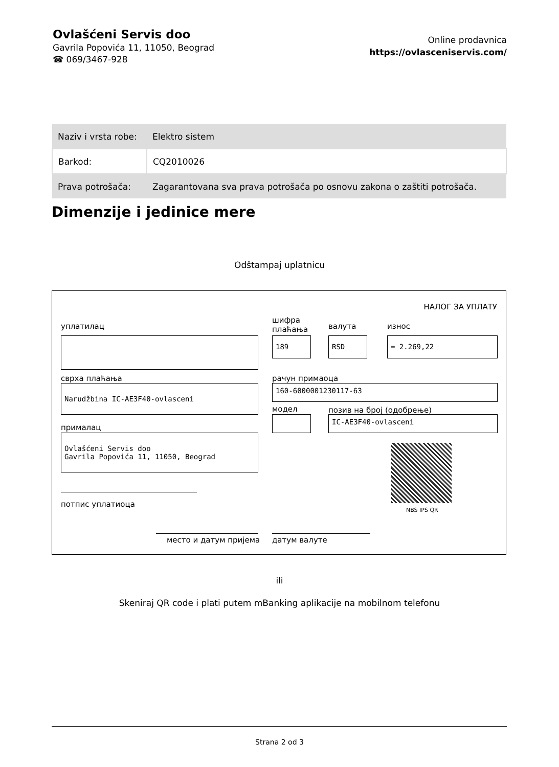Ovlašćeni Servis doo
Gavrila Popovića 11, 11050, Beograd
☎ 069/3467-928
Online prodavnica
https://ovlasceniservis.com/
| Naziv i vrsta robe: | Elektro sistem |
| Barkod: | CQ2010026 |
| Prava potrošača: | Zagarantovana sva prava potrošača po osnovu zakona o zaštiti potrošača. |
Dimenzije i jedinice mere
Odštampaj uplatnicu
НАЛОГ ЗА УПЛАТУ
уплатилац
шифра
плаћања
валута износ
189 RSD = 2.269,22
сврха плаћања рачун примаоца
Narudžbina IC-AE3F40-ovlasceni 160-6000001230117-63
модел позив на број (одобрење)
IC-AE3F40-ovlasceni
прималац
Ovlašćeni Servis doo
Gavrila Popovića 11, 11050, Beograd
NBS IPS QR
потпис уплатиоца
место и датум пријема датум валуте
ili
Skeniraj QR code i plati putem mBanking aplikacije na mobilnom telefonu
Strana 2 od 3